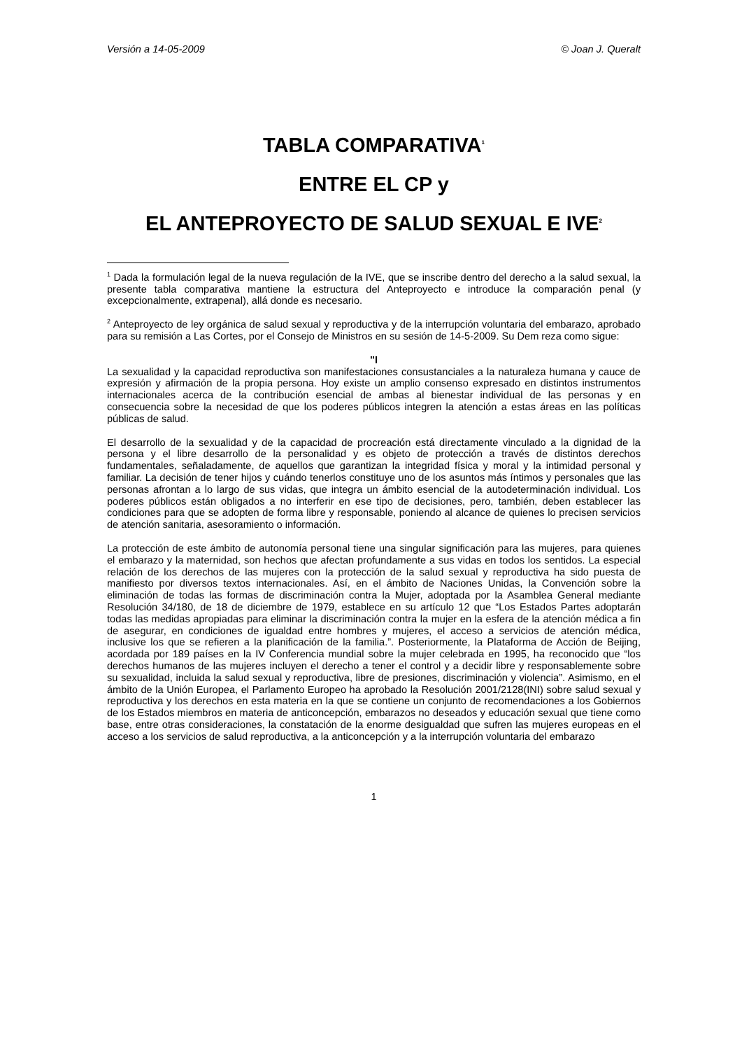Versión a 14-05-2009 © Joan J. Queralt
TABLA COMPARATIVA<sup>1</sup>
ENTRE EL CP y
EL ANTEPROYECTO DE SALUD SEXUAL E IVE<sup>2</sup>
<sup>1</sup> Dada la formulación legal de la nueva regulación de la IVE, que se inscribe dentro del derecho a la salud sexual, la presente tabla comparativa mantiene la estructura del Anteproyecto e introduce la comparación penal (y excepcionalmente, extrapenal), allá donde es necesario.
<sup>2</sup> Anteproyecto de ley orgánica de salud sexual y reproductiva y de la interrupción voluntaria del embarazo, aprobado para su remisión a Las Cortes, por el Consejo de Ministros en su sesión de 14-5-2009. Su Dem reza como sigue:
"I
La sexualidad y la capacidad reproductiva son manifestaciones consustanciales a la naturaleza humana y cauce de expresión y afirmación de la propia persona. Hoy existe un amplio consenso expresado en distintos instrumentos internacionales acerca de la contribución esencial de ambas al bienestar individual de las personas y en consecuencia sobre la necesidad de que los poderes públicos integren la atención a estas áreas en las políticas públicas de salud.
El desarrollo de la sexualidad y de la capacidad de procreación está directamente vinculado a la dignidad de la persona y el libre desarrollo de la personalidad y es objeto de protección a través de distintos derechos fundamentales, señaladamente, de aquellos que garantizan la integridad física y moral y la intimidad personal y familiar. La decisión de tener hijos y cuándo tenerlos constituye uno de los asuntos más íntimos y personales que las personas afrontan a lo largo de sus vidas, que integra un ámbito esencial de la autodeterminación individual. Los poderes públicos están obligados a no interferir en ese tipo de decisiones, pero, también, deben establecer las condiciones para que se adopten de forma libre y responsable, poniendo al alcance de quienes lo precisen servicios de atención sanitaria, asesoramiento o información.
La protección de este ámbito de autonomía personal tiene una singular significación para las mujeres, para quienes el embarazo y la maternidad, son hechos que afectan profundamente a sus vidas en todos los sentidos. La especial relación de los derechos de las mujeres con la protección de la salud sexual y reproductiva ha sido puesta de manifiesto por diversos textos internacionales. Así, en el ámbito de Naciones Unidas, la Convención sobre la eliminación de todas las formas de discriminación contra la Mujer, adoptada por la Asamblea General mediante Resolución 34/180, de 18 de diciembre de 1979, establece en su artículo 12 que “Los Estados Partes adoptarán todas las medidas apropiadas para eliminar la discriminación contra la mujer en la esfera de la atención médica a fin de asegurar, en condiciones de igualdad entre hombres y mujeres, el acceso a servicios de atención médica, inclusive los que se refieren a la planificación de la familia.”. Posteriormente, la Plataforma de Acción de Beijing, acordada por 189 países en la IV Conferencia mundial sobre la mujer celebrada en 1995, ha reconocido que “los derechos humanos de las mujeres incluyen el derecho a tener el control y a decidir libre y responsablemente sobre su sexualidad, incluida la salud sexual y reproductiva, libre de presiones, discriminación y violencia”. Asimismo, en el ámbito de la Unión Europea, el Parlamento Europeo ha aprobado la Resolución 2001/2128(INI) sobre salud sexual y reproductiva y los derechos en esta materia en la que se contiene un conjunto de recomendaciones a los Gobiernos de los Estados miembros en materia de anticoncepción, embarazos no deseados y educación sexual que tiene como base, entre otras consideraciones, la constatación de la enorme desigualdad que sufren las mujeres europeas en el acceso a los servicios de salud reproductiva, a la anticoncepción y a la interrupción voluntaria del embarazo
1